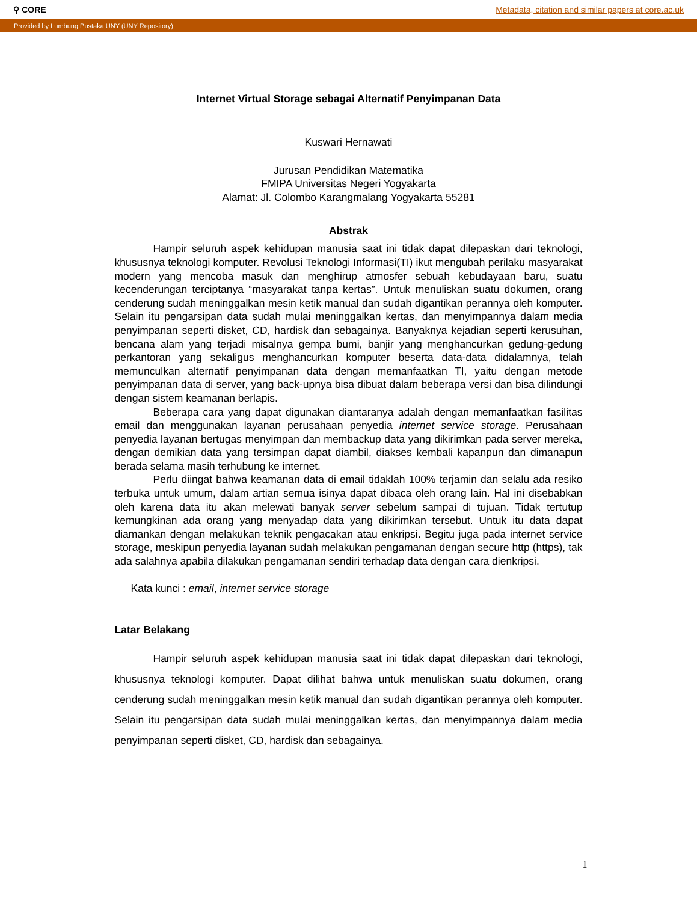⚲ CORE Metadata, citation and similar papers at core.ac.uk
Provided by Lumbung Pustaka UNY (UNY Repository)
Internet Virtual Storage sebagai Alternatif Penyimpanan Data
Kuswari Hernawati
Jurusan Pendidikan Matematika
FMIPA Universitas Negeri Yogyakarta
Alamat: Jl. Colombo Karangmalang Yogyakarta 55281
Abstrak
Hampir seluruh aspek kehidupan manusia saat ini tidak dapat dilepaskan dari teknologi, khususnya teknologi komputer. Revolusi Teknologi Informasi(TI) ikut mengubah perilaku masyarakat modern yang mencoba masuk dan menghirup atmosfer sebuah kebudayaan baru, suatu kecenderungan terciptanya “masyarakat tanpa kertas”. Untuk menuliskan suatu dokumen, orang cenderung sudah meninggalkan mesin ketik manual dan sudah digantikan perannya oleh komputer. Selain itu pengarsipan data sudah mulai meninggalkan kertas, dan menyimpannya dalam media penyimpanan seperti disket, CD, hardisk dan sebagainya. Banyaknya kejadian seperti kerusuhan, bencana alam yang terjadi misalnya gempa bumi, banjir yang menghancurkan gedung-gedung perkantoran yang sekaligus menghancurkan komputer beserta data-data didalamnya, telah memunculkan alternatif penyimpanan data dengan memanfaatkan TI, yaitu dengan metode penyimpanan data di server, yang back-upnya bisa dibuat dalam beberapa versi dan bisa dilindungi dengan sistem keamanan berlapis.
Beberapa cara yang dapat digunakan diantaranya adalah dengan memanfaatkan fasilitas email dan menggunakan layanan perusahaan penyedia internet service storage. Perusahaan penyedia layanan bertugas menyimpan dan membackup data yang dikirimkan pada server mereka, dengan demikian data yang tersimpan dapat diambil, diakses kembali kapanpun dan dimanapun berada selama masih terhubung ke internet.
Perlu diingat bahwa keamanan data di email tidaklah 100% terjamin dan selalu ada resiko terbuka untuk umum, dalam artian semua isinya dapat dibaca oleh orang lain. Hal ini disebabkan oleh karena data itu akan melewati banyak server sebelum sampai di tujuan. Tidak tertutup kemungkinan ada orang yang menyadap data yang dikirimkan tersebut. Untuk itu data dapat diamankan dengan melakukan teknik pengacakan atau enkripsi. Begitu juga pada internet service storage, meskipun penyedia layanan sudah melakukan pengamanan dengan secure http (https), tak ada salahnya apabila dilakukan pengamanan sendiri terhadap data dengan cara dienkripsi.
Kata kunci : email, internet service storage
Latar Belakang
Hampir seluruh aspek kehidupan manusia saat ini tidak dapat dilepaskan dari teknologi, khususnya teknologi komputer. Dapat dilihat bahwa untuk menuliskan suatu dokumen, orang cenderung sudah meninggalkan mesin ketik manual dan sudah digantikan perannya oleh komputer. Selain itu pengarsipan data sudah mulai meninggalkan kertas, dan menyimpannya dalam media penyimpanan seperti disket, CD, hardisk dan sebagainya.
1